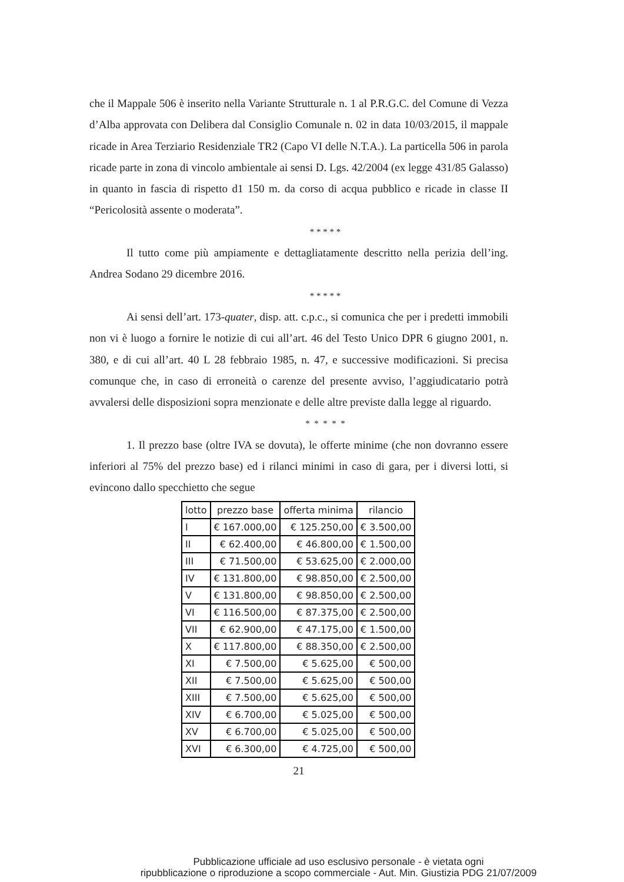che il Mappale 506 è inserito nella Variante Strutturale n. 1 al P.R.G.C. del Comune di Vezza d’Alba approvata con Delibera dal Consiglio Comunale n. 02 in data 10/03/2015, il mappale ricade in Area Terziario Residenziale TR2 (Capo VI delle N.T.A.). La particella 506 in parola ricade parte in zona di vincolo ambientale ai sensi D. Lgs. 42/2004 (ex legge 431/85 Galasso) in quanto in fascia di rispetto d1 150 m. da corso di acqua pubblico e ricade in classe II “Pericolosità assente o moderata”.
* * * * *
Il tutto come più ampiamente e dettagliatamente descritto nella perizia dell’ing. Andrea Sodano 29 dicembre 2016.
* * * * *
Ai sensi dell’art. 173-quater, disp. att. c.p.c., si comunica che per i predetti immobili non vi è luogo a fornire le notizie di cui all’art. 46 del Testo Unico DPR 6 giugno 2001, n. 380, e di cui all’art. 40 L 28 febbraio 1985, n. 47, e successive modificazioni. Si precisa comunque che, in caso di erroneità o carenze del presente avviso, l’aggiudicatario potrà avvalersi delle disposizioni sopra menzionate e delle altre previste dalla legge al riguardo.
* * * * *
1. Il prezzo base (oltre IVA se dovuta), le offerte minime (che non dovranno essere inferiori al 75% del prezzo base) ed i rilanci minimi in caso di gara, per i diversi lotti, si evincono dallo specchietto che segue
| lotto | prezzo base | offerta minima | rilancio |
| --- | --- | --- | --- |
| I | € 167.000,00 | € 125.250,00 | € 3.500,00 |
| II | € 62.400,00 | € 46.800,00 | € 1.500,00 |
| III | € 71.500,00 | € 53.625,00 | € 2.000,00 |
| IV | € 131.800,00 | € 98.850,00 | € 2.500,00 |
| V | € 131.800,00 | € 98.850,00 | € 2.500,00 |
| VI | € 116.500,00 | € 87.375,00 | € 2.500,00 |
| VII | € 62.900,00 | € 47.175,00 | € 1.500,00 |
| X | € 117.800,00 | € 88.350,00 | € 2.500,00 |
| XI | € 7.500,00 | € 5.625,00 | € 500,00 |
| XII | € 7.500,00 | € 5.625,00 | € 500,00 |
| XIII | € 7.500,00 | € 5.625,00 | € 500,00 |
| XIV | € 6.700,00 | € 5.025,00 | € 500,00 |
| XV | € 6.700,00 | € 5.025,00 | € 500,00 |
| XVI | € 6.300,00 | € 4.725,00 | € 500,00 |
21
Pubblicazione ufficiale ad uso esclusivo personale - è vietata ogni
ripubblicazione o riproduzione a scopo commerciale - Aut. Min. Giustizia PDG 21/07/2009